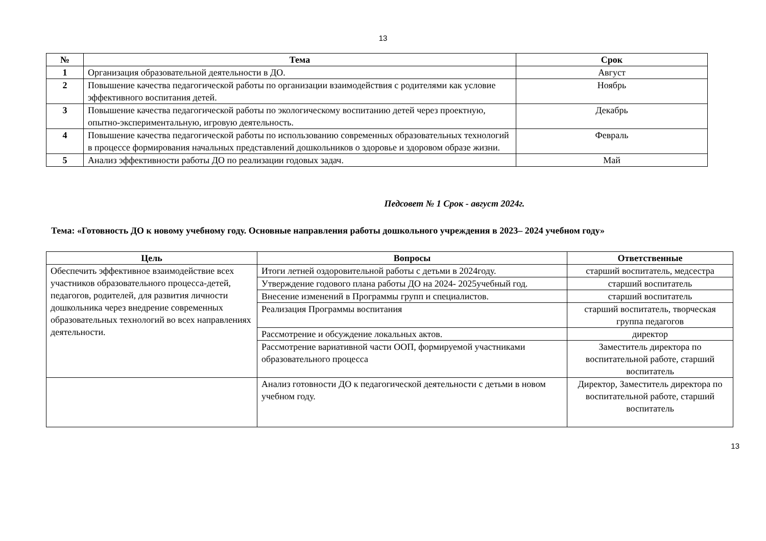13
| № | Тема | Срок |
| --- | --- | --- |
| 1 | Организация образовательной деятельности в ДО. | Август |
| 2 | Повышение качества педагогической работы по организации взаимодействия с родителями как условие эффективного воспитания детей. | Ноябрь |
| 3 | Повышение качества педагогической работы по экологическому воспитанию детей через проектную, опытно-экспериментальную, игровую деятельность. | Декабрь |
| 4 | Повышение качества педагогической работы по использованию современных образовательных технологий в процессе формирования начальных представлений дошкольников о здоровье и здоровом образе жизни. | Февраль |
| 5 | Анализ эффективности работы ДО по реализации годовых задач. | Май |
Педсовет № 1 Срок - август 2024г.
Тема: «Готовность ДО к новому учебному году. Основные направления работы дошкольного учреждения в 2023– 2024 учебном году»
| Цель | Вопросы | Ответственные |
| --- | --- | --- |
| Обеспечить эффективное взаимодействие всех участников образовательного процесса-детей, педагогов, родителей, для развития личности дошкольника через внедрение современных образовательных технологий во всех направлениях деятельности. | Итоги летней оздоровительной работы с детьми в 2024году. | старший воспитатель, медсестра |
| | Утверждение годового плана работы ДО на 2024- 2025учебный год. | старший воспитатель |
| | Внесение изменений в Программы групп и специалистов. | старший воспитатель |
| | Реализация Программы воспитания | старший воспитатель, творческая группа педагогов |
| | Рассмотрение и обсуждение локальных актов. | директор |
| | Рассмотрение вариативной части ООП, формируемой участниками образовательного процесса | Заместитель директора по воспитательной работе, старший воспитатель |
| | Анализ готовности ДО к педагогической деятельности с детьми в новом учебном году. | Директор, Заместитель директора по воспитательной работе, старший воспитатель |
13